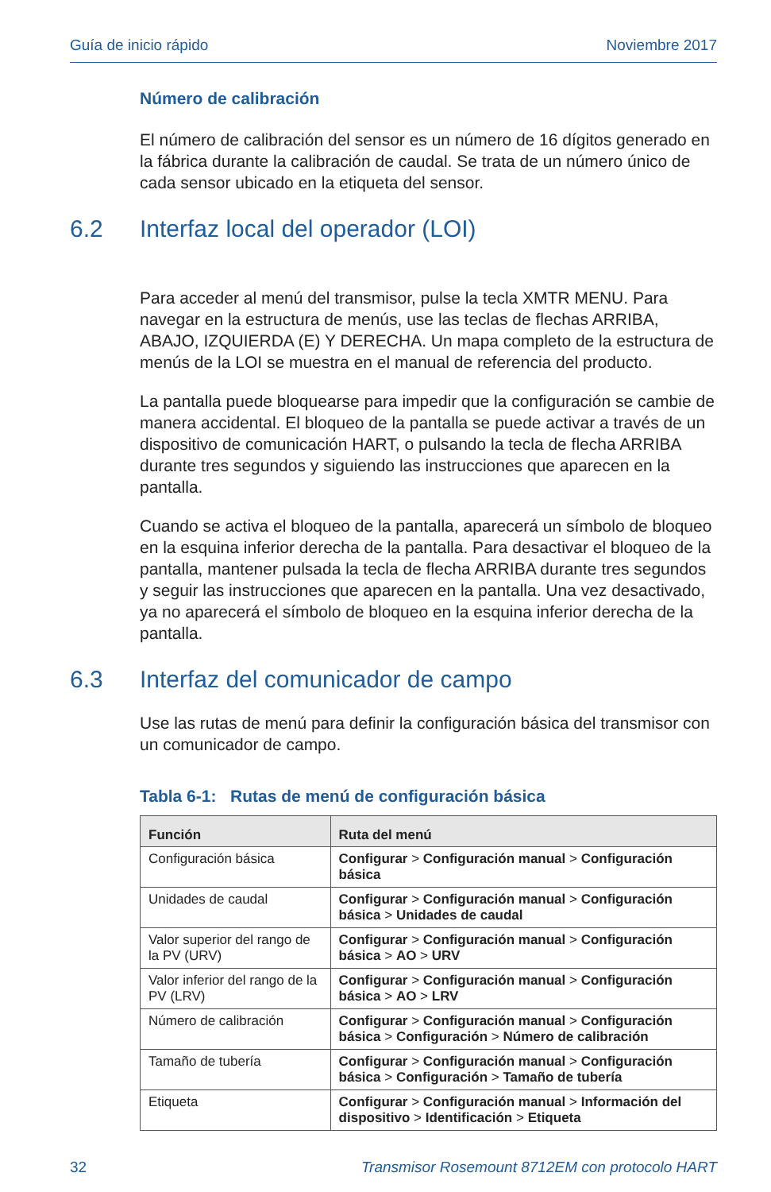Guía de inicio rápido Noviembre 2017
Número de calibración
El número de calibración del sensor es un número de 16 dígitos generado en la fábrica durante la calibración de caudal. Se trata de un número único de cada sensor ubicado en la etiqueta del sensor.
6.2 Interfaz local del operador (LOI)
Para acceder al menú del transmisor, pulse la tecla XMTR MENU. Para navegar en la estructura de menús, use las teclas de flechas ARRIBA, ABAJO, IZQUIERDA (E) Y DERECHA. Un mapa completo de la estructura de menús de la LOI se muestra en el manual de referencia del producto.
La pantalla puede bloquearse para impedir que la configuración se cambie de manera accidental. El bloqueo de la pantalla se puede activar a través de un dispositivo de comunicación HART, o pulsando la tecla de flecha ARRIBA durante tres segundos y siguiendo las instrucciones que aparecen en la pantalla.
Cuando se activa el bloqueo de la pantalla, aparecerá un símbolo de bloqueo en la esquina inferior derecha de la pantalla. Para desactivar el bloqueo de la pantalla, mantener pulsada la tecla de flecha ARRIBA durante tres segundos y seguir las instrucciones que aparecen en la pantalla. Una vez desactivado, ya no aparecerá el símbolo de bloqueo en la esquina inferior derecha de la pantalla.
6.3 Interfaz del comunicador de campo
Use las rutas de menú para definir la configuración básica del transmisor con un comunicador de campo.
Tabla 6-1: Rutas de menú de configuración básica
| Función | Ruta del menú |
| --- | --- |
| Configuración básica | Configurar > Configuración manual > Configuración básica |
| Unidades de caudal | Configurar > Configuración manual > Configuración básica > Unidades de caudal |
| Valor superior del rango de la PV (URV) | Configurar > Configuración manual > Configuración básica > AO > URV |
| Valor inferior del rango de la PV (LRV) | Configurar > Configuración manual > Configuración básica > AO > LRV |
| Número de calibración | Configurar > Configuración manual > Configuración básica > Configuración > Número de calibración |
| Tamaño de tubería | Configurar > Configuración manual > Configuración básica > Configuración > Tamaño de tubería |
| Etiqueta | Configurar > Configuración manual > Información del dispositivo > Identificación > Etiqueta |
32 Transmisor Rosemount 8712EM con protocolo HART